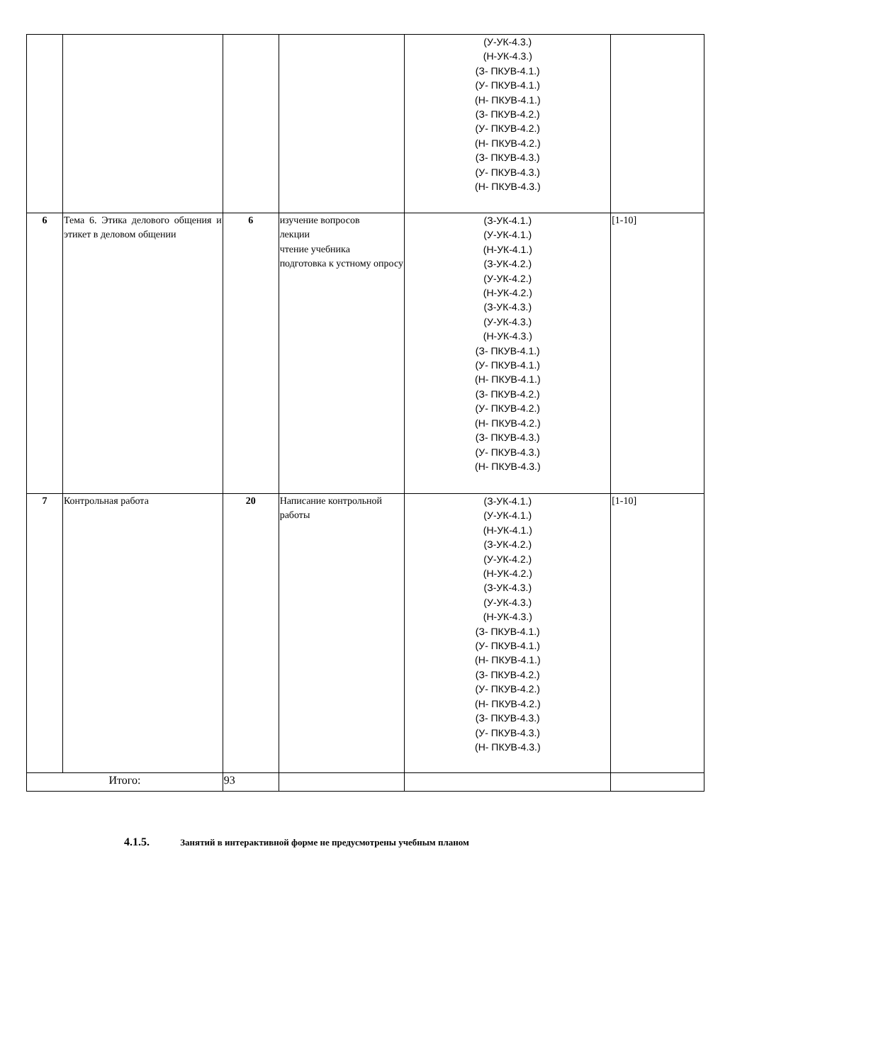| | | | | (У-УК-4.3.) (Н-УК-4.3.) (З- ПКУВ-4.1.) (У- ПКУВ-4.1.) (Н- ПКУВ-4.1.) (З- ПКУВ-4.2.) (У- ПКУВ-4.2.) (Н- ПКУВ-4.2.) (З- ПКУВ-4.3.) (У- ПКУВ-4.3.) (Н- ПКУВ-4.3.) | |
| 6 | Тема 6. Этика делового общения и этикет в деловом общении | 6 | изучение вопросов лекции чтение учебника подготовка к устному опросу | (З-УК-4.1.) (У-УК-4.1.) (Н-УК-4.1.) (З-УК-4.2.) (У-УК-4.2.) (Н-УК-4.2.) (З-УК-4.3.) (У-УК-4.3.) (Н-УК-4.3.) (З- ПКУВ-4.1.) (У- ПКУВ-4.1.) (Н- ПКУВ-4.1.) (З- ПКУВ-4.2.) (У- ПКУВ-4.2.) (Н- ПКУВ-4.2.) (З- ПКУВ-4.3.) (У- ПКУВ-4.3.) (Н- ПКУВ-4.3.) | [1-10] |
| 7 | Контрольная работа | 20 | Написание контрольной работы | (З-УК-4.1.) (У-УК-4.1.) (Н-УК-4.1.) (З-УК-4.2.) (У-УК-4.2.) (Н-УК-4.2.) (З-УК-4.3.) (У-УК-4.3.) (Н-УК-4.3.) (З- ПКУВ-4.1.) (У- ПКУВ-4.1.) (Н- ПКУВ-4.1.) (З- ПКУВ-4.2.) (У- ПКУВ-4.2.) (Н- ПКУВ-4.2.) (З- ПКУВ-4.3.) (У- ПКУВ-4.3.) (Н- ПКУВ-4.3.) | [1-10] |
| Итого: | | 93 | | | |
4.1.5. Занятий в интерактивной форме не предусмотрены учебным планом